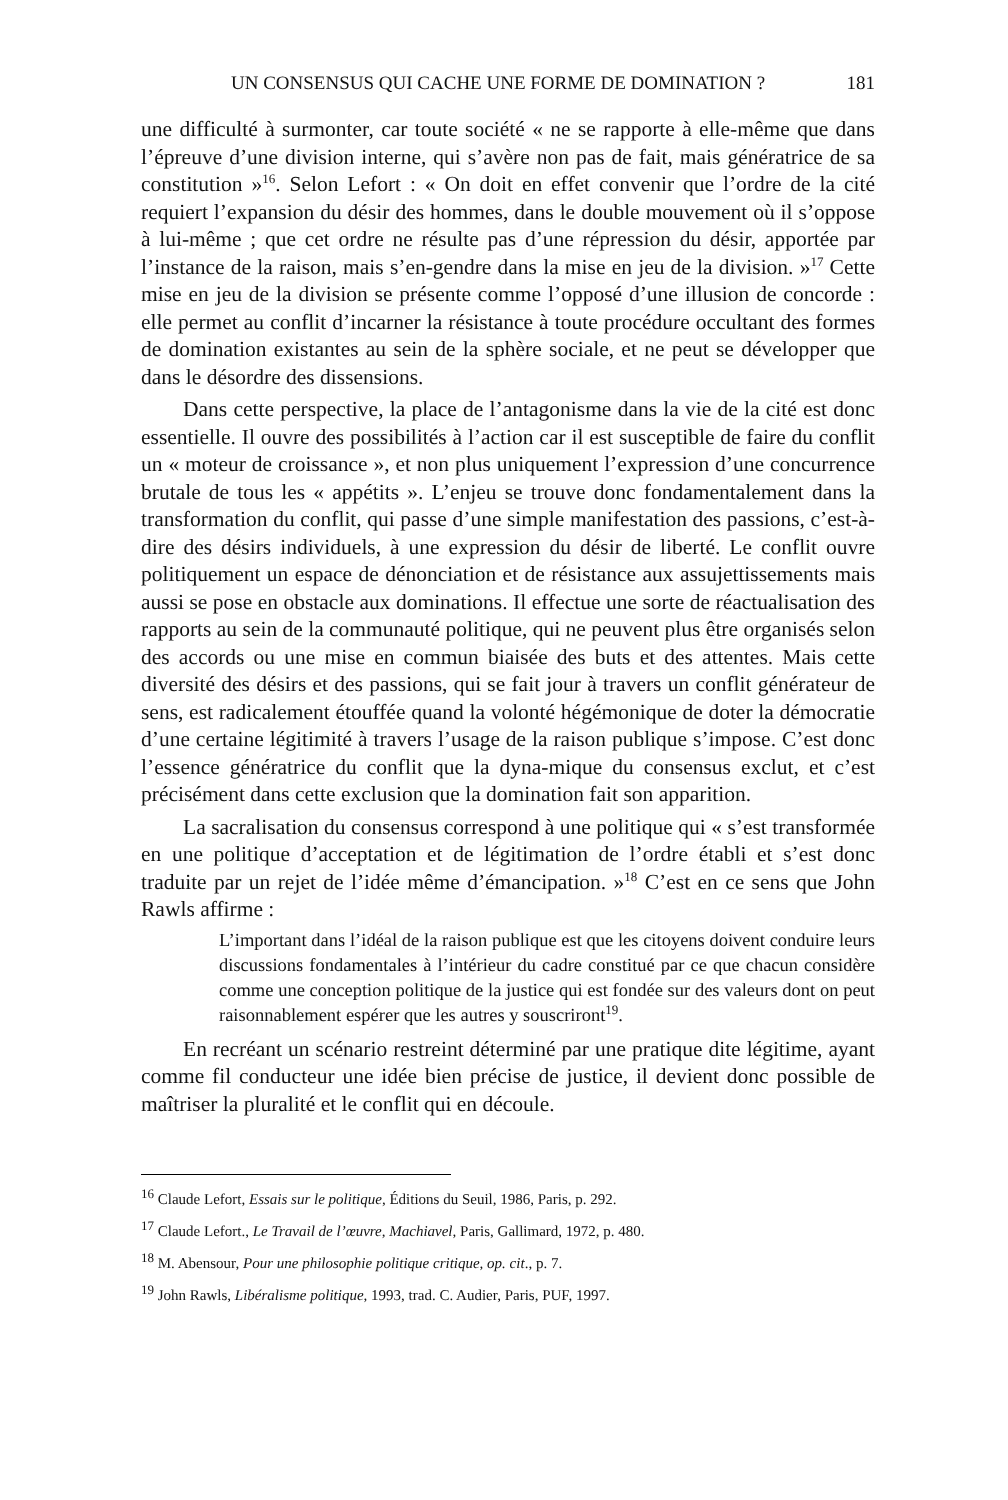UN CONSENSUS QUI CACHE UNE FORME DE DOMINATION ? 181
une difficulté à surmonter, car toute société « ne se rapporte à elle-même que dans l’épreuve d’une division interne, qui s’avère non pas de fait, mais génératrice de sa constitution »<sup>16</sup>. Selon Lefort : « On doit en effet convenir que l’ordre de la cité requiert l’expansion du désir des hommes, dans le double mouvement où il s’oppose à lui-même ; que cet ordre ne résulte pas d’une répression du désir, apportée par l’instance de la raison, mais s’en-gendre dans la mise en jeu de la division. »<sup>17</sup> Cette mise en jeu de la division se présente comme l’opposé d’une illusion de concorde : elle permet au conflit d’incarner la résistance à toute procédure occultant des formes de domination existantes au sein de la sphère sociale, et ne peut se développer que dans le désordre des dissensions.
Dans cette perspective, la place de l’antagonisme dans la vie de la cité est donc essentielle. Il ouvre des possibilités à l’action car il est susceptible de faire du conflit un « moteur de croissance », et non plus uniquement l’expression d’une concurrence brutale de tous les « appétits ». L’enjeu se trouve donc fondamentalement dans la transformation du conflit, qui passe d’une simple manifestation des passions, c’est-à-dire des désirs individuels, à une expression du désir de liberté. Le conflit ouvre politiquement un espace de dénonciation et de résistance aux assujettissements mais aussi se pose en obstacle aux dominations. Il effectue une sorte de réactualisation des rapports au sein de la communauté politique, qui ne peuvent plus être organisés selon des accords ou une mise en commun biaisée des buts et des attentes. Mais cette diversité des désirs et des passions, qui se fait jour à travers un conflit générateur de sens, est radicalement étouffée quand la volonté hégémonique de doter la démocratie d’une certaine légitimité à travers l’usage de la raison publique s’impose. C’est donc l’essence génératrice du conflit que la dyna-mique du consensus exclut, et c’est précisément dans cette exclusion que la domination fait son apparition.
La sacralisation du consensus correspond à une politique qui « s’est transformée en une politique d’acceptation et de légitimation de l’ordre établi et s’est donc traduite par un rejet de l’idée même d’émancipation. »<sup>18</sup> C’est en ce sens que John Rawls affirme :
L’important dans l’idéal de la raison publique est que les citoyens doivent conduire leurs discussions fondamentales à l’intérieur du cadre constitué par ce que chacun considère comme une conception politique de la justice qui est fondée sur des valeurs dont on peut raisonnablement espérer que les autres y souscriront<sup>19</sup>.
En recréant un scénario restreint déterminé par une pratique dite légitime, ayant comme fil conducteur une idée bien précise de justice, il devient donc possible de maîtriser la pluralité et le conflit qui en découle.
<sup>16</sup> Claude Lefort, Essais sur le politique, Éditions du Seuil, 1986, Paris, p. 292.
<sup>17</sup> Claude Lefort., Le Travail de l’œuvre, Machiavel, Paris, Gallimard, 1972, p. 480.
<sup>18</sup> M. Abensour, Pour une philosophie politique critique, op. cit., p. 7.
<sup>19</sup> John Rawls, Libéralisme politique, 1993, trad. C. Audier, Paris, PUF, 1997.